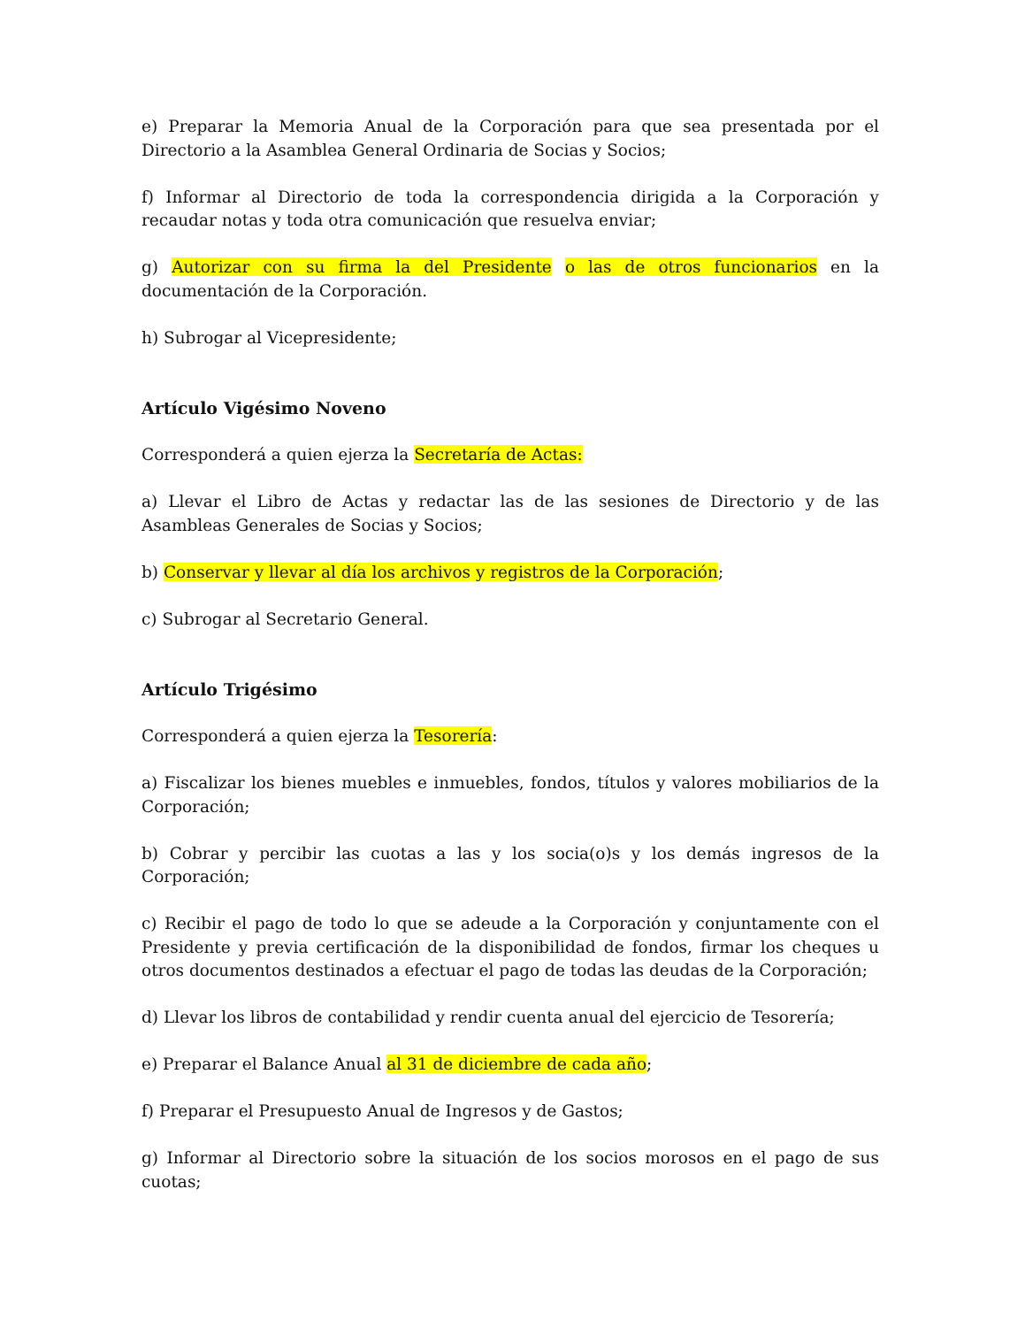e) Preparar la Memoria Anual de la Corporación para que sea presentada por el Directorio a la Asamblea General Ordinaria de Socias y Socios;
f) Informar al Directorio de toda la correspondencia dirigida a la Corporación y recaudar notas y toda otra comunicación que resuelva enviar;
g) Autorizar con su firma la del Presidente o las de otros funcionarios en la documentación de la Corporación.
h) Subrogar al Vicepresidente;
Artículo Vigésimo Noveno
Corresponderá a quien ejerza la Secretaría de Actas:
a) Llevar el Libro de Actas y redactar las de las sesiones de Directorio y de las Asambleas Generales de Socias y Socios;
b) Conservar y llevar al día los archivos y registros de la Corporación;
c) Subrogar al Secretario General.
Artículo Trigésimo
Corresponderá a quien ejerza la Tesorería:
a) Fiscalizar los bienes muebles e inmuebles, fondos, títulos y valores mobiliarios de la Corporación;
b) Cobrar y percibir las cuotas a las y los socia(o)s y los demás ingresos de la Corporación;
c) Recibir el pago de todo lo que se adeude a la Corporación y conjuntamente con el Presidente y previa certificación de la disponibilidad de fondos, firmar los cheques u otros documentos destinados a efectuar el pago de todas las deudas de la Corporación;
d) Llevar los libros de contabilidad y rendir cuenta anual del ejercicio de Tesorería;
e) Preparar el Balance Anual al 31 de diciembre de cada año;
f) Preparar el Presupuesto Anual de Ingresos y de Gastos;
g) Informar al Directorio sobre la situación de los socios morosos en el pago de sus cuotas;